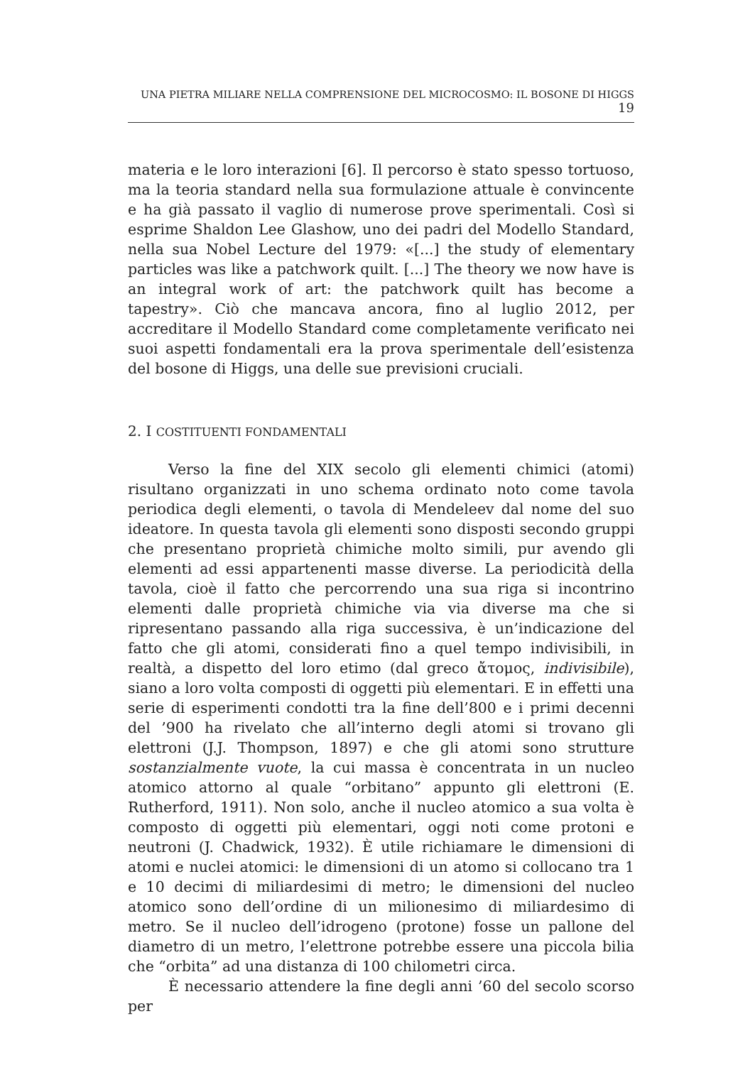UNA PIETRA MILIARE NELLA COMPRENSIONE DEL MICROCOSMO: IL BOSONE DI HIGGS 19
materia e le loro interazioni [6]. Il percorso è stato spesso tortuoso, ma la teoria standard nella sua formulazione attuale è convincente e ha già passato il vaglio di numerose prove sperimentali. Così si esprime Shaldon Lee Glashow, uno dei padri del Modello Standard, nella sua Nobel Lecture del 1979: «[...] the study of elementary particles was like a patchwork quilt. [...] The theory we now have is an integral work of art: the patchwork quilt has become a tapestry». Ciò che mancava ancora, fino al luglio 2012, per accreditare il Modello Standard come completamente verificato nei suoi aspetti fondamentali era la prova sperimentale dell’esistenza del bosone di Higgs, una delle sue previsioni cruciali.
2. I COSTITUENTI FONDAMENTALI
Verso la fine del XIX secolo gli elementi chimici (atomi) risultano organizzati in uno schema ordinato noto come tavola periodica degli elementi, o tavola di Mendeleev dal nome del suo ideatore. In questa tavola gli elementi sono disposti secondo gruppi che presentano proprietà chimiche molto simili, pur avendo gli elementi ad essi appartenenti masse diverse. La periodicità della tavola, cioè il fatto che percorrendo una sua riga si incontrino elementi dalle proprietà chimiche via via diverse ma che si ripresentano passando alla riga successiva, è un’indicazione del fatto che gli atomi, considerati fino a quel tempo indivisibili, in realtà, a dispetto del loro etimo (dal greco ἄτομος, indivisibile), siano a loro volta composti di oggetti più elementari. E in effetti una serie di esperimenti condotti tra la fine dell’800 e i primi decenni del ’900 ha rivelato che all’interno degli atomi si trovano gli elettroni (J.J. Thompson, 1897) e che gli atomi sono strutture sostanzialmente vuote, la cui massa è concentrata in un nucleo atomico attorno al quale “orbitano” appunto gli elettroni (E. Rutherford, 1911). Non solo, anche il nucleo atomico a sua volta è composto di oggetti più elementari, oggi noti come protoni e neutroni (J. Chadwick, 1932). È utile richiamare le dimensioni di atomi e nuclei atomici: le dimensioni di un atomo si collocano tra 1 e 10 decimi di miliardesimi di metro; le dimensioni del nucleo atomico sono dell’ordine di un milionesimo di miliardesimo di metro. Se il nucleo dell’idrogeno (protone) fosse un pallone del diametro di un metro, l’elettrone potrebbe essere una piccola bilia che “orbita” ad una distanza di 100 chilometri circa.
È necessario attendere la fine degli anni ’60 del secolo scorso per